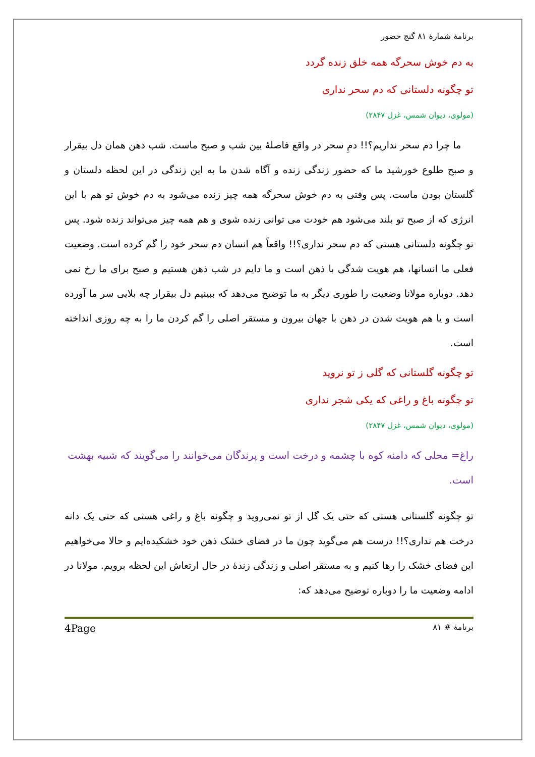برنامهٔ شمارهٔ ۸۱ گنج حضور
به دم خوش سحرگه همه خلق زنده گردد
تو چگونه دلستانی که دم سحر نداری
(مولوی، دیوان شمس، غزل ۲۸۴۷)
ما چرا دم سحر نداریم؟!! دمِ سحر در واقع فاصلهٔ بین شب و صبح ماست. شب ذهن همان دل بیقرار و صبح طلوع خورشید ما که حضور زندگی زنده و آگاه شدن ما به این زندگی در این لحظه دلستان و گلستان بودن ماست. پس وقتی به دم خوش سحرگه همه چیز زنده می‌شود به دم خوش تو هم با این انرژی که از صبح تو بلند می‌شود هم خودت می توانی زنده شوی و هم همه چیز می‌تواند زنده شود. پس تو چگونه دلستانی هستی که دم سحر نداری؟!! واقعاً هم انسان دم سحر خود را گم کرده است. وضعیت فعلی ما انسانها، هم هویت شدگی با ذهن است و ما دایم در شب ذهن هستیم و صبح برای ما رخ نمی دهد. دوباره مولانا وضعیت را طوری دیگر به ما توضیح می‌دهد که ببینیم دل بیقرار چه بلایی سر ما آورده است و یا هم هویت شدن در ذهن با جهان بیرون و مستقر اصلی را گم کردن ما را به چه روزی انداخته است.
تو چگونه گلستانی که گلی ز تو نروید
تو چگونه باغ و راغی که یکی شجر نداری
(مولوی، دیوان شمس، غزل ۲۸۴۷)
راغ= محلی که دامنه کوه با چشمه و درخت است و پرندگان می‌خوانند را می‌گویند که شبیه بهشت است.
تو چگونه گلستانی هستی که حتی یک گل از تو نمی‌روید و چگونه باغ و راغی هستی که حتی یک دانه درخت هم نداری؟!! درست هم می‌گوید چون ما در فضای خشک ذهن خود خشکیده‌ایم و حالا می‌خواهیم این فضای خشک را رها کنیم و به مستقر اصلی و زندگی زندهٔ در حال ارتعاش این لحظه برویم. مولانا در ادامه وضعیت ما را دوباره توضیح می‌دهد که:
برنامهٔ # ۸۱ 4Page